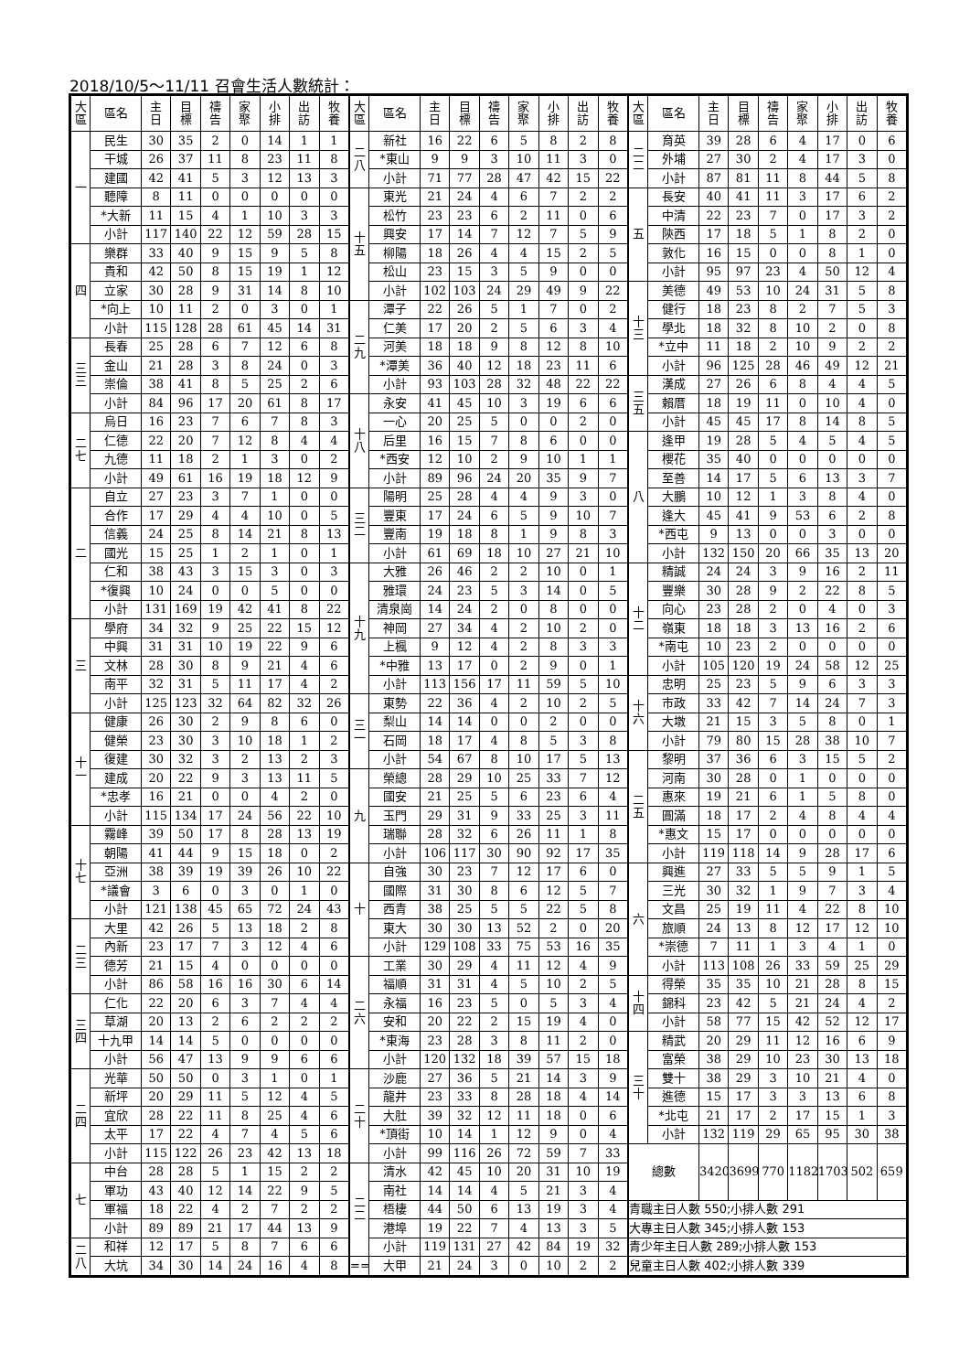2018/10/5～11/11 召會生活人數統計：
| 大 區 | 區名 | 主 日 | 目 標 | 禱 告 | 家 聚 | 小 排 | 出 訪 | 牧 養 |
| --- | --- | --- | --- | --- | --- | --- | --- | --- |
| 一 | 民生 | 30 | 35 | 2 | 0 | 14 | 1 | 1 |
| | 干城 | 26 | 37 | 11 | 8 | 23 | 11 | 8 |
| | 建國 | 42 | 41 | 5 | 3 | 12 | 13 | 3 |
| | 聽障 | 8 | 11 | 0 | 0 | 0 | 0 | 0 |
| | *大新 | 11 | 15 | 4 | 1 | 10 | 3 | 3 |
| | 小計 | 117 | 140 | 22 | 12 | 59 | 28 | 15 |
| 四 | 樂群 | 33 | 40 | 9 | 15 | 9 | 5 | 8 |
| | 貴和 | 42 | 50 | 8 | 15 | 19 | 1 | 12 |
| | 立家 | 30 | 28 | 9 | 31 | 14 | 8 | 10 |
| | *向上 | 10 | 11 | 2 | 0 | 3 | 0 | 1 |
| | 小計 | 115 | 128 | 28 | 61 | 45 | 14 | 31 |
| 三 三 | 長春 | 25 | 28 | 6 | 7 | 12 | 6 | 8 |
| | 金山 | 21 | 28 | 3 | 8 | 24 | 0 | 3 |
| | 崇倫 | 38 | 41 | 8 | 5 | 25 | 2 | 6 |
| | 小計 | 84 | 96 | 17 | 20 | 61 | 8 | 17 |
| 二 七 | 烏日 | 16 | 23 | 7 | 6 | 7 | 8 | 3 |
| | 仁德 | 22 | 20 | 7 | 12 | 8 | 4 | 4 |
| | 九德 | 11 | 18 | 2 | 1 | 3 | 0 | 2 |
| | 小計 | 49 | 61 | 16 | 19 | 18 | 12 | 9 |
| 二 | 自立 | 27 | 23 | 3 | 7 | 1 | 0 | 0 |
| | 合作 | 17 | 29 | 4 | 4 | 10 | 0 | 5 |
| | 信義 | 24 | 25 | 8 | 14 | 21 | 8 | 13 |
| | 國光 | 15 | 25 | 1 | 2 | 1 | 0 | 1 |
| | 仁和 | 38 | 43 | 3 | 15 | 3 | 0 | 3 |
| | *復興 | 10 | 24 | 0 | 0 | 5 | 0 | 0 |
| | 小計 | 131 | 169 | 19 | 42 | 41 | 8 | 22 |
| 三 | 學府 | 34 | 32 | 9 | 25 | 22 | 15 | 12 |
| | 中興 | 31 | 31 | 10 | 19 | 22 | 9 | 6 |
| | 文林 | 28 | 30 | 8 | 9 | 21 | 4 | 6 |
| | 南平 | 32 | 31 | 5 | 11 | 17 | 4 | 2 |
| | 小計 | 125 | 123 | 32 | 64 | 82 | 32 | 26 |
| 十 一 | 健康 | 26 | 30 | 2 | 9 | 8 | 6 | 0 |
| | 健榮 | 23 | 30 | 3 | 10 | 18 | 1 | 2 |
| | 復建 | 30 | 32 | 3 | 2 | 13 | 2 | 3 |
| | 建成 | 20 | 22 | 9 | 3 | 13 | 11 | 5 |
| | *忠孝 | 16 | 21 | 0 | 0 | 4 | 2 | 0 |
| | 小計 | 115 | 134 | 17 | 24 | 56 | 22 | 10 |
| 十 七 | 霧峰 | 39 | 50 | 17 | 8 | 28 | 13 | 19 |
| | 朝陽 | 41 | 44 | 9 | 15 | 18 | 0 | 2 |
| | 亞洲 | 38 | 39 | 19 | 39 | 26 | 10 | 22 |
| | *議會 | 3 | 6 | 0 | 3 | 0 | 1 | 0 |
| | 小計 | 121 | 138 | 45 | 65 | 72 | 24 | 43 |
| 二 三 | 大里 | 42 | 26 | 5 | 13 | 18 | 2 | 8 |
| | 內新 | 23 | 17 | 7 | 3 | 12 | 4 | 6 |
| | 德芳 | 21 | 15 | 4 | 0 | 0 | 0 | 0 |
| | 小計 | 86 | 58 | 16 | 16 | 30 | 6 | 14 |
| 三 四 | 仁化 | 22 | 20 | 6 | 3 | 7 | 4 | 4 |
| | 草湖 | 20 | 13 | 2 | 6 | 2 | 2 | 2 |
| | 十九甲 | 14 | 14 | 5 | 0 | 0 | 0 | 0 |
| | 小計 | 56 | 47 | 13 | 9 | 9 | 6 | 6 |
| 二 四 | 光華 | 50 | 50 | 0 | 3 | 1 | 0 | 1 |
| | 新坪 | 20 | 29 | 11 | 5 | 12 | 4 | 5 |
| | 宜欣 | 28 | 22 | 11 | 8 | 25 | 4 | 6 |
| | 太平 | 17 | 22 | 4 | 7 | 4 | 5 | 6 |
| | 小計 | 115 | 122 | 26 | 23 | 42 | 13 | 18 |
| 七 | 中台 | 28 | 28 | 5 | 1 | 15 | 2 | 2 |
| | 軍功 | 43 | 40 | 12 | 14 | 22 | 9 | 5 |
| | 軍福 | 18 | 22 | 4 | 2 | 7 | 2 | 2 |
| | 小計 | 89 | 89 | 21 | 17 | 44 | 13 | 9 |
| 二 八 | 和祥 | 12 | 17 | 5 | 8 | 7 | 6 | 6 |
| | 大坑 | 34 | 30 | 14 | 24 | 16 | 4 | 8 |
| 大 區 | 區名 | 主 日 | 目 標 | 禱 告 | 家 聚 | 小 排 | 出 訪 | 牧 養 |
| --- | --- | --- | --- | --- | --- | --- | --- | --- |
| 二 八 | 新社 | 16 | 22 | 6 | 5 | 8 | 2 | 8 |
| | *東山 | 9 | 9 | 3 | 10 | 11 | 3 | 0 |
| | 小計 | 71 | 77 | 28 | 47 | 42 | 15 | 22 |
| 十 五 | 東光 | 21 | 24 | 4 | 6 | 7 | 2 | 2 |
| | 松竹 | 23 | 23 | 6 | 2 | 11 | 0 | 6 |
| | 興安 | 17 | 14 | 7 | 12 | 7 | 5 | 9 |
| | 柳陽 | 18 | 26 | 4 | 4 | 15 | 2 | 5 |
| | 松山 | 23 | 15 | 3 | 5 | 9 | 0 | 0 |
| | 小計 | 102 | 103 | 24 | 29 | 49 | 9 | 22 |
| 二 九 | 潭子 | 22 | 26 | 5 | 1 | 7 | 0 | 2 |
| | 仁美 | 17 | 20 | 2 | 5 | 6 | 3 | 4 |
| | 河美 | 18 | 18 | 9 | 8 | 12 | 8 | 10 |
| | *潭美 | 36 | 40 | 12 | 18 | 23 | 11 | 6 |
| | 小計 | 93 | 103 | 28 | 32 | 48 | 22 | 22 |
| 十 八 | 永安 | 41 | 45 | 10 | 3 | 19 | 6 | 6 |
| | 一心 | 20 | 25 | 5 | 0 | 0 | 2 | 0 |
| | 后里 | 16 | 15 | 7 | 8 | 6 | 0 | 0 |
| | *西安 | 12 | 10 | 2 | 9 | 10 | 1 | 1 |
| | 小計 | 89 | 96 | 24 | 20 | 35 | 9 | 7 |
| 三 二 | 陽明 | 25 | 28 | 4 | 4 | 9 | 3 | 0 |
| | 豐東 | 17 | 24 | 6 | 5 | 9 | 10 | 7 |
| | 豐南 | 19 | 18 | 8 | 1 | 9 | 8 | 3 |
| | 小計 | 61 | 69 | 18 | 10 | 27 | 21 | 10 |
| 十 九 | 大雅 | 26 | 46 | 2 | 2 | 10 | 0 | 1 |
| | 雅環 | 24 | 23 | 5 | 3 | 14 | 0 | 5 |
| | 清泉崗 | 14 | 24 | 2 | 0 | 8 | 0 | 0 |
| | 神岡 | 27 | 34 | 4 | 2 | 10 | 2 | 0 |
| | 上楓 | 9 | 12 | 4 | 2 | 8 | 3 | 3 |
| | *中雅 | 13 | 17 | 0 | 2 | 9 | 0 | 1 |
| | 小計 | 113 | 156 | 17 | 11 | 59 | 5 | 10 |
| 三 一 | 東勢 | 22 | 36 | 4 | 2 | 10 | 2 | 5 |
| | 梨山 | 14 | 14 | 0 | 0 | 2 | 0 | 0 |
| | 石岡 | 18 | 17 | 4 | 8 | 5 | 3 | 8 |
| | 小計 | 54 | 67 | 8 | 10 | 17 | 5 | 13 |
| 九 | 榮總 | 28 | 29 | 10 | 25 | 33 | 7 | 12 |
| | 國安 | 21 | 25 | 5 | 6 | 23 | 6 | 4 |
| | 玉門 | 29 | 31 | 9 | 33 | 25 | 3 | 11 |
| | 瑞聯 | 28 | 32 | 6 | 26 | 11 | 1 | 8 |
| | 小計 | 106 | 117 | 30 | 90 | 92 | 17 | 35 |
| 十 | 自強 | 30 | 23 | 7 | 12 | 17 | 6 | 0 |
| | 國際 | 31 | 30 | 8 | 6 | 12 | 5 | 7 |
| | 西青 | 38 | 25 | 5 | 5 | 22 | 5 | 8 |
| | 東大 | 30 | 30 | 13 | 52 | 2 | 0 | 20 |
| | 小計 | 129 | 108 | 33 | 75 | 53 | 16 | 35 |
| 二 六 | 工業 | 30 | 29 | 4 | 11 | 12 | 4 | 9 |
| | 福順 | 31 | 31 | 4 | 5 | 10 | 2 | 5 |
| | 永福 | 16 | 23 | 5 | 0 | 5 | 3 | 4 |
| | 安和 | 20 | 22 | 2 | 15 | 19 | 4 | 0 |
| | *東海 | 23 | 28 | 3 | 8 | 11 | 2 | 0 |
| | 小計 | 120 | 132 | 18 | 39 | 57 | 15 | 18 |
| 二 十 | 沙鹿 | 27 | 36 | 5 | 21 | 14 | 3 | 9 |
| | 龍井 | 23 | 33 | 8 | 28 | 18 | 4 | 14 |
| | 大肚 | 39 | 32 | 12 | 11 | 18 | 0 | 6 |
| | *頂街 | 10 | 14 | 1 | 12 | 9 | 0 | 4 |
| | 小計 | 99 | 116 | 26 | 72 | 59 | 7 | 33 |
| 二 二 | 清水 | 42 | 45 | 10 | 20 | 31 | 10 | 19 |
| | 南社 | 14 | 14 | 4 | 5 | 21 | 3 | 4 |
| | 梧棲 | 44 | 50 | 6 | 13 | 19 | 3 | 4 |
| | 港埠 | 19 | 22 | 7 | 4 | 13 | 3 | 5 |
| | 小計 | 119 | 131 | 27 | 42 | 84 | 19 | 32 |
| == | 大甲 | 21 | 24 | 3 | 0 | 10 | 2 | 2 |
| 大 區 | 區名 | 主 日 | 目 標 | 禱 告 | 家 聚 | 小 排 | 出 訪 | 牧 養 |
| --- | --- | --- | --- | --- | --- | --- | --- | --- |
| 二 二 | 育英 | 39 | 28 | 6 | 4 | 17 | 0 | 6 |
| | 外埔 | 27 | 30 | 2 | 4 | 17 | 3 | 0 |
| | 小計 | 87 | 81 | 11 | 8 | 44 | 5 | 8 |
| 五 | 長安 | 40 | 41 | 11 | 3 | 17 | 6 | 2 |
| | 中清 | 22 | 23 | 7 | 0 | 17 | 3 | 2 |
| | 陝西 | 17 | 18 | 5 | 1 | 8 | 2 | 0 |
| | 敦化 | 16 | 15 | 0 | 0 | 8 | 1 | 0 |
| | 小計 | 95 | 97 | 23 | 4 | 50 | 12 | 4 |
| 十 三 | 美德 | 49 | 53 | 10 | 24 | 31 | 5 | 8 |
| | 健行 | 18 | 23 | 8 | 2 | 7 | 5 | 3 |
| | 學北 | 18 | 32 | 8 | 10 | 2 | 0 | 8 |
| | *立中 | 11 | 18 | 2 | 10 | 9 | 2 | 2 |
| | 小計 | 96 | 125 | 28 | 46 | 49 | 12 | 21 |
| 三 五 | 漢成 | 27 | 26 | 6 | 8 | 4 | 4 | 5 |
| | 賴厝 | 18 | 19 | 11 | 0 | 10 | 4 | 0 |
| | 小計 | 45 | 45 | 17 | 8 | 14 | 8 | 5 |
| 八 | 逢甲 | 19 | 28 | 5 | 4 | 5 | 4 | 5 |
| | 櫻花 | 35 | 40 | 0 | 0 | 0 | 0 | 0 |
| | 至善 | 14 | 17 | 5 | 6 | 13 | 3 | 7 |
| | 大鵬 | 10 | 12 | 1 | 3 | 8 | 4 | 0 |
| | 逢大 | 45 | 41 | 9 | 53 | 6 | 2 | 8 |
| | *西屯 | 9 | 13 | 0 | 0 | 3 | 0 | 0 |
| | 小計 | 132 | 150 | 20 | 66 | 35 | 13 | 20 |
| 十 二 | 精誠 | 24 | 24 | 3 | 9 | 16 | 2 | 11 |
| | 豐樂 | 30 | 28 | 9 | 2 | 22 | 8 | 5 |
| | 向心 | 23 | 28 | 2 | 0 | 4 | 0 | 3 |
| | 嶺東 | 18 | 18 | 3 | 13 | 16 | 2 | 6 |
| | *南屯 | 10 | 23 | 2 | 0 | 0 | 0 | 0 |
| | 小計 | 105 | 120 | 19 | 24 | 58 | 12 | 25 |
| 十 六 | 忠明 | 25 | 23 | 5 | 9 | 6 | 3 | 3 |
| | 市政 | 33 | 42 | 7 | 14 | 24 | 7 | 3 |
| | 大墩 | 21 | 15 | 3 | 5 | 8 | 0 | 1 |
| | 小計 | 79 | 80 | 15 | 28 | 38 | 10 | 7 |
| 二 五 | 黎明 | 37 | 36 | 6 | 3 | 15 | 5 | 2 |
| | 河南 | 30 | 28 | 0 | 1 | 0 | 0 | 0 |
| | 惠來 | 19 | 21 | 6 | 1 | 5 | 8 | 0 |
| | 圓滿 | 18 | 17 | 2 | 4 | 8 | 4 | 4 |
| | *惠文 | 15 | 17 | 0 | 0 | 0 | 0 | 0 |
| | 小計 | 119 | 118 | 14 | 9 | 28 | 17 | 6 |
| 六 | 興進 | 27 | 33 | 5 | 5 | 9 | 1 | 5 |
| | 三光 | 30 | 32 | 1 | 9 | 7 | 3 | 4 |
| | 文昌 | 25 | 19 | 11 | 4 | 22 | 8 | 10 |
| | 旅順 | 24 | 13 | 8 | 12 | 17 | 12 | 10 |
| | *崇德 | 7 | 11 | 1 | 3 | 4 | 1 | 0 |
| | 小計 | 113 | 108 | 26 | 33 | 59 | 25 | 29 |
| 十 四 | 得榮 | 35 | 35 | 10 | 21 | 28 | 8 | 15 |
| | 錦科 | 23 | 42 | 5 | 21 | 24 | 4 | 2 |
| | 小計 | 58 | 77 | 15 | 42 | 52 | 12 | 17 |
| 三 十 | 精武 | 20 | 29 | 11 | 12 | 16 | 6 | 9 |
| | 富榮 | 38 | 29 | 10 | 23 | 30 | 13 | 18 |
| | 雙十 | 38 | 29 | 3 | 10 | 21 | 4 | 0 |
| | 進德 | 15 | 17 | 3 | 3 | 13 | 6 | 8 |
| | *北屯 | 21 | 17 | 2 | 17 | 15 | 1 | 3 |
| | 小計 | 132 | 119 | 29 | 65 | 95 | 30 | 38 |
| 總數 | | 3420 | 3699 | 770 | 1182 | 1703 | 502 | 659 |
| 青職主日人數 550;小排人數 291 | | | | | | | | |
| 大專主日人數 345;小排人數 153 | | | | | | | | |
| 青少年主日人數 289;小排人數 153 | | | | | | | | |
| 兒童主日人數 402;小排人數 339 | | | | | | | | |